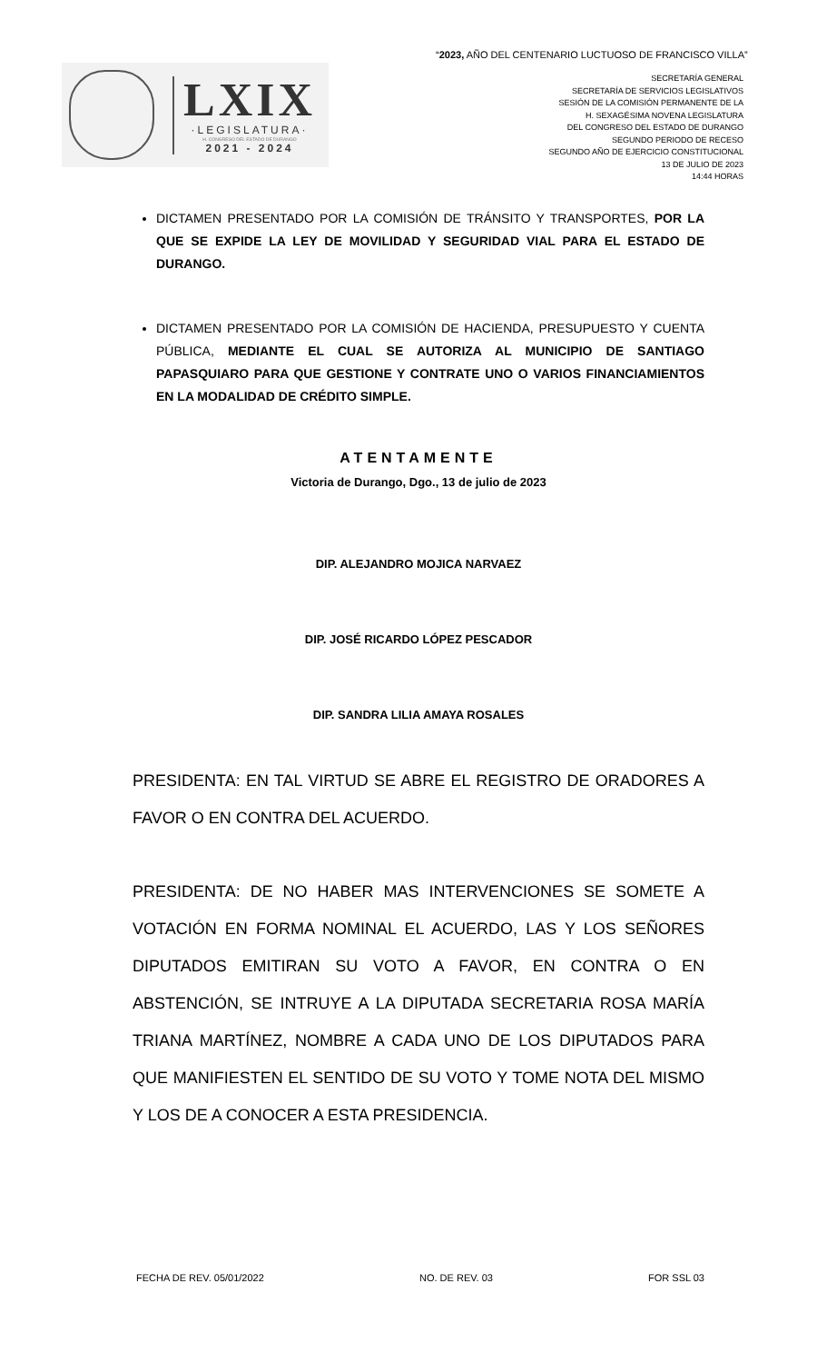“2023, AÑO DEL CENTENARIO LUCTUOSO DE FRANCISCO VILLA”
LXIX
·LEGISLATURA·
H. CONGRESO DEL ESTADO DE DURANGO
2021 - 2024
SECRETARÍA GENERAL
SECRETARÍA DE SERVICIOS LEGISLATIVOS
SESIÓN DE LA COMISIÓN PERMANENTE DE LA
H. SEXAGÉSIMA NOVENA LEGISLATURA
DEL CONGRESO DEL ESTADO DE DURANGO
SEGUNDO PERIODO DE RECESO
SEGUNDO AÑO DE EJERCICIO CONSTITUCIONAL
13 DE JULIO DE 2023
14:44 HORAS
DICTAMEN PRESENTADO POR LA COMISIÓN DE TRÁNSITO Y TRANSPORTES, POR LA QUE SE EXPIDE LA LEY DE MOVILIDAD Y SEGURIDAD VIAL PARA EL ESTADO DE DURANGO.
DICTAMEN PRESENTADO POR LA COMISIÓN DE HACIENDA, PRESUPUESTO Y CUENTA PÚBLICA, MEDIANTE EL CUAL SE AUTORIZA AL MUNICIPIO DE SANTIAGO PAPASQUIARO PARA QUE GESTIONE Y CONTRATE UNO O VARIOS FINANCIAMIENTOS EN LA MODALIDAD DE CRÉDITO SIMPLE.
ATENTAMENTE
Victoria de Durango, Dgo., 13 de julio de 2023
DIP. ALEJANDRO MOJICA NARVAEZ
DIP. JOSÉ RICARDO LÓPEZ PESCADOR
DIP. SANDRA LILIA AMAYA ROSALES
PRESIDENTA: EN TAL VIRTUD SE ABRE EL REGISTRO DE ORADORES A FAVOR O EN CONTRA DEL ACUERDO.
PRESIDENTA: DE NO HABER MAS INTERVENCIONES SE SOMETE A VOTACIÓN EN FORMA NOMINAL EL ACUERDO, LAS Y LOS SEÑORES DIPUTADOS EMITIRAN SU VOTO A FAVOR, EN CONTRA O EN ABSTENCIÓN, SE INTRUYE A LA DIPUTADA SECRETARIA ROSA MARÍA TRIANA MARTÍNEZ, NOMBRE A CADA UNO DE LOS DIPUTADOS PARA QUE MANIFIESTEN EL SENTIDO DE SU VOTO Y TOME NOTA DEL MISMO Y LOS DE A CONOCER A ESTA PRESIDENCIA.
FECHA DE REV. 05/01/2022 NO. DE REV. 03 FOR SSL 03